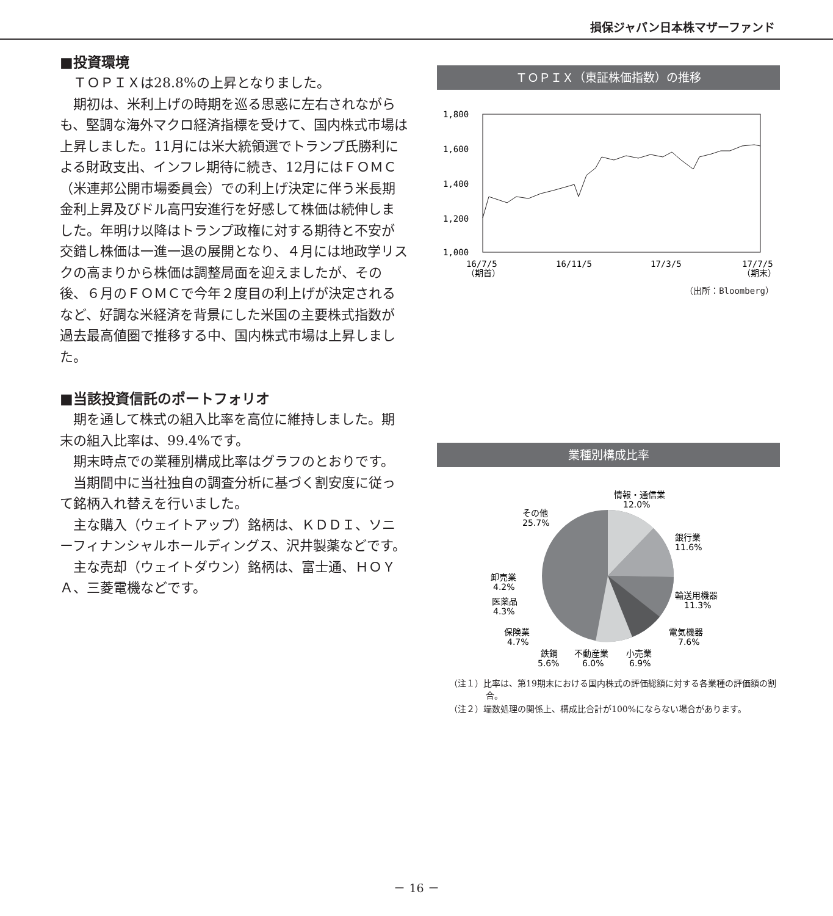損保ジャパン日本株マザーファンド
■投資環境
ＴＯＰＩＸは28.8%の上昇となりました。
期初は、米利上げの時期を巡る思惑に左右されながらも、堅調な海外マクロ経済指標を受けて、国内株式市場は上昇しました。11月には米大統領選でトランプ氏勝利による財政支出、インフレ期待に続き、12月にはＦＯＭＣ（米連邦公開市場委員会）での利上げ決定に伴う米長期金利上昇及びドル高円安進行を好感して株価は続伸しました。年明け以降はトランプ政権に対する期待と不安が交錯し株価は一進一退の展開となり、４月には地政学リスクの高まりから株価は調整局面を迎えましたが、その後、６月のＦＯＭＣで今年２度目の利上げが決定されるなど、好調な米経済を背景にした米国の主要株式指数が過去最高値圏で推移する中、国内株式市場は上昇しました。
■当該投資信託のポートフォリオ
期を通して株式の組入比率を高位に維持しました。期末の組入比率は、99.4%です。
期末時点での業種別構成比率はグラフのとおりです。
当期間中に当社独自の調査分析に基づく割安度に従って銘柄入れ替えを行いました。
主な購入（ウェイトアップ）銘柄は、ＫＤＤＩ、ソニーフィナンシャルホールディングス、沢井製薬などです。
主な売却（ウェイトダウン）銘柄は、富士通、ＨＯＹＡ、三菱電機などです。
ＴＯＰＩＸ（東証株価指数）の推移
1,800
1,600
1,400
1,200
1,000
16/7/5
（期首）
16/11/5
17/3/5
17/7/5
（期末）
（出所：Bloomberg）
業種別構成比率
情報・通信業
12.0%
銀行業
11.6%
輸送用機器
11.3%
電気機器
7.6%
小売業
6.9%
不動産業
6.0%
鉄鋼
5.6%
保険業
4.7%
医薬品
4.3%
卸売業
4.2%
その他
25.7%
（注１）比率は、第19期末における国内株式の評価総額に対する各業種の評価額の割合。
（注２）端数処理の関係上、構成比合計が100%にならない場合があります。
－ 16 －